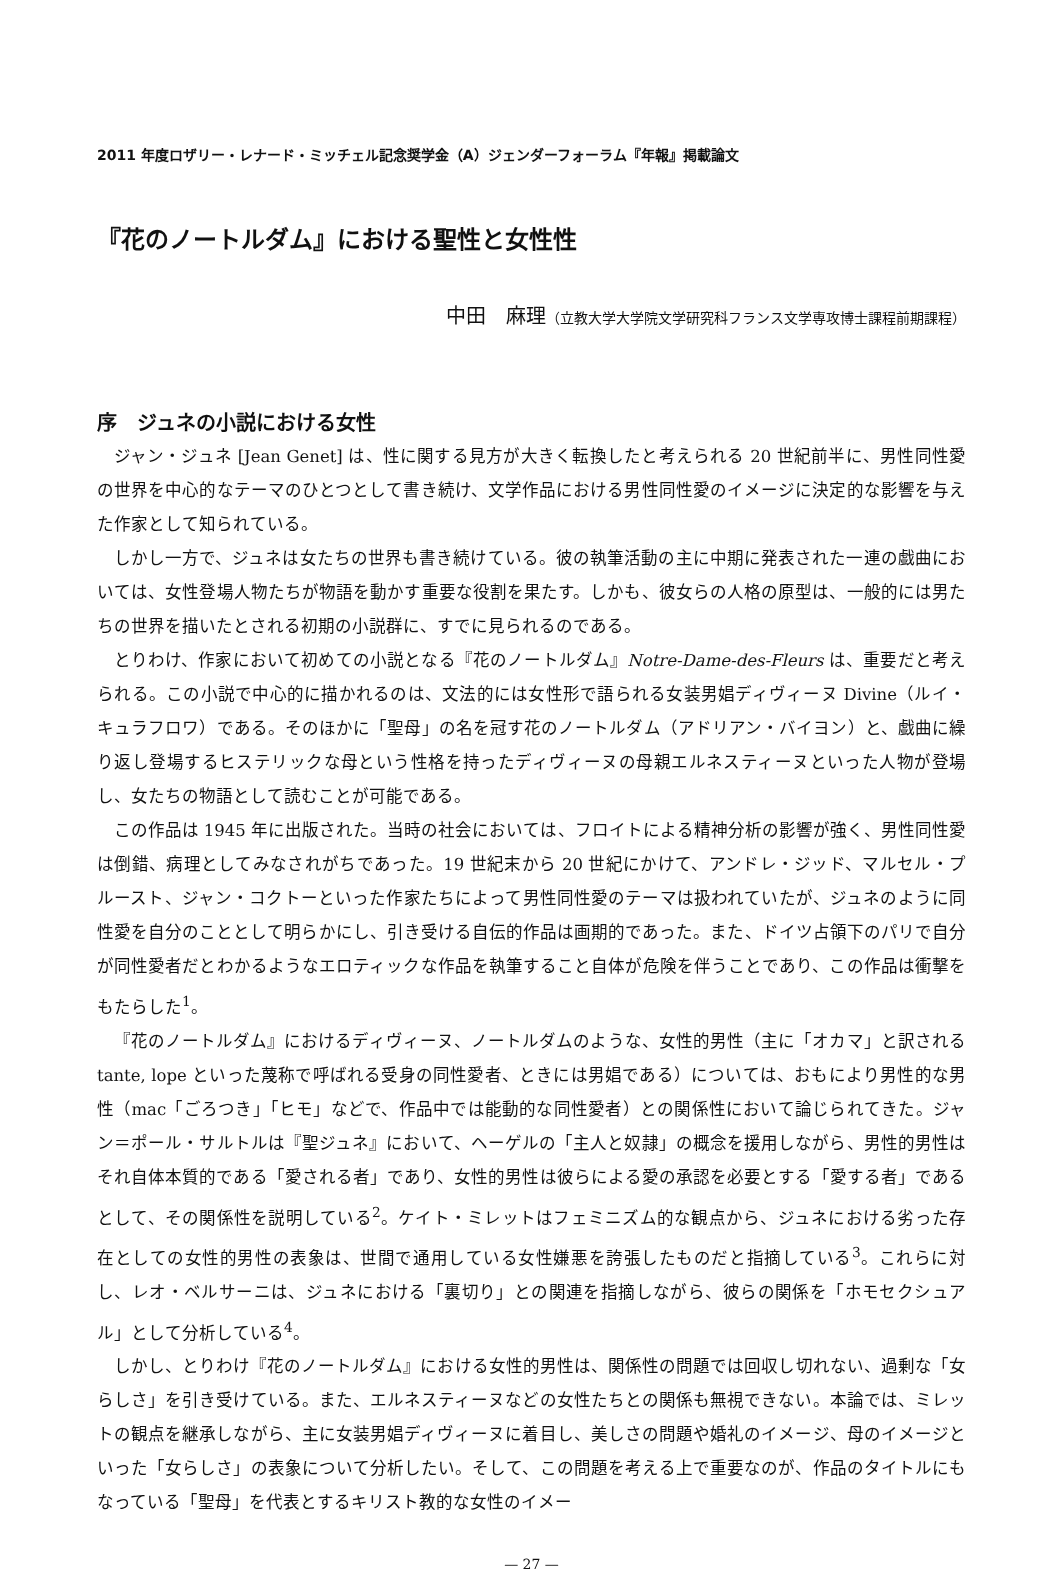2011 年度ロザリー・レナード・ミッチェル記念奨学金（A）ジェンダーフォーラム『年報』掲載論文
『花のノートルダム』における聖性と女性性
中田　麻理（立教大学大学院文学研究科フランス文学専攻博士課程前期課程）
序　ジュネの小説における女性
ジャン・ジュネ [Jean Genet] は、性に関する見方が大きく転換したと考えられる 20 世紀前半に、男性同性愛の世界を中心的なテーマのひとつとして書き続け、文学作品における男性同性愛のイメージに決定的な影響を与えた作家として知られている。
しかし一方で、ジュネは女たちの世界も書き続けている。彼の執筆活動の主に中期に発表された一連の戯曲においては、女性登場人物たちが物語を動かす重要な役割を果たす。しかも、彼女らの人格の原型は、一般的には男たちの世界を描いたとされる初期の小説群に、すでに見られるのである。
とりわけ、作家において初めての小説となる『花のノートルダム』Notre-Dame-des-Fleurs は、重要だと考えられる。この小説で中心的に描かれるのは、文法的には女性形で語られる女装男娼ディヴィーヌ Divine（ルイ・キュラフロワ）である。そのほかに「聖母」の名を冠す花のノートルダム（アドリアン・バイヨン）と、戯曲に繰り返し登場するヒステリックな母という性格を持ったディヴィーヌの母親エルネスティーヌといった人物が登場し、女たちの物語として読むことが可能である。
この作品は 1945 年に出版された。当時の社会においては、フロイトによる精神分析の影響が強く、男性同性愛は倒錯、病理としてみなされがちであった。19 世紀末から 20 世紀にかけて、アンドレ・ジッド、マルセル・プルースト、ジャン・コクトーといった作家たちによって男性同性愛のテーマは扱われていたが、ジュネのように同性愛を自分のこととして明らかにし、引き受ける自伝的作品は画期的であった。また、ドイツ占領下のパリで自分が同性愛者だとわかるようなエロティックな作品を執筆すること自体が危険を伴うことであり、この作品は衝撃をもたらした<sup>1</sup>。
『花のノートルダム』におけるディヴィーヌ、ノートルダムのような、女性的男性（主に「オカマ」と訳される tante, lope といった蔑称で呼ばれる受身の同性愛者、ときには男娼である）については、おもにより男性的な男性（mac「ごろつき」「ヒモ」などで、作品中では能動的な同性愛者）との関係性において論じられてきた。ジャン＝ポール・サルトルは『聖ジュネ』において、ヘーゲルの「主人と奴隷」の概念を援用しながら、男性的男性はそれ自体本質的である「愛される者」であり、女性的男性は彼らによる愛の承認を必要とする「愛する者」であるとして、その関係性を説明している<sup>2</sup>。ケイト・ミレットはフェミニズム的な観点から、ジュネにおける劣った存在としての女性的男性の表象は、世間で通用している女性嫌悪を誇張したものだと指摘している<sup>3</sup>。これらに対し、レオ・ベルサーニは、ジュネにおける「裏切り」との関連を指摘しながら、彼らの関係を「ホモセクシュアル」として分析している<sup>4</sup>。
しかし、とりわけ『花のノートルダム』における女性的男性は、関係性の問題では回収し切れない、過剰な「女らしさ」を引き受けている。また、エルネスティーヌなどの女性たちとの関係も無視できない。本論では、ミレットの観点を継承しながら、主に女装男娼ディヴィーヌに着目し、美しさの問題や婚礼のイメージ、母のイメージといった「女らしさ」の表象について分析したい。そして、この問題を考える上で重要なのが、作品のタイトルにもなっている「聖母」を代表とするキリスト教的な女性のイメー
— 27 —